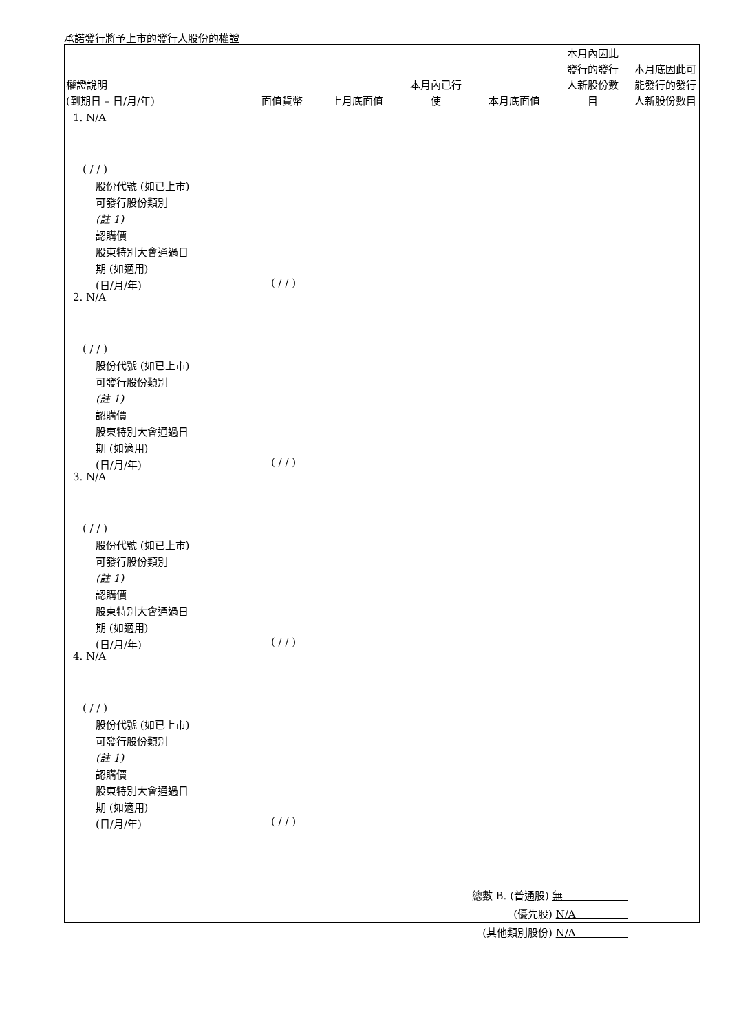承諾發行將予上市的發行人股份的權證
| 權證說明 (到期日 – 日/月/年) | 面值貨幣 | 上月底面值 | 本月內已行 使 | 本月底面值 | 本月內因此 發行的發行 人新股份數 目 | 本月底因此可 能發行的發行 人新股份數目 |
| --- | --- | --- | --- | --- | --- | --- |
1. N/A
( / / )
股份代號 (如已上市)
可發行股份類別
(註 1)
認購價
股東特別大會通過日
期 (如適用)
(日/月/年)
( / / )
2. N/A
( / / )
股份代號 (如已上市)
可發行股份類別
(註 1)
認購價
股東特別大會通過日
期 (如適用)
(日/月/年)
( / / )
3. N/A
( / / )
股份代號 (如已上市)
可發行股份類別
(註 1)
認購價
股東特別大會通過日
期 (如適用)
(日/月/年)
( / / )
4. N/A
( / / )
股份代號 (如已上市)
可發行股份類別
(註 1)
認購價
股東特別大會通過日
期 (如適用)
(日/月/年)
( / / )
總數 B. (普通股) 無
(優先股) N/A
(其他類別股份) N/A